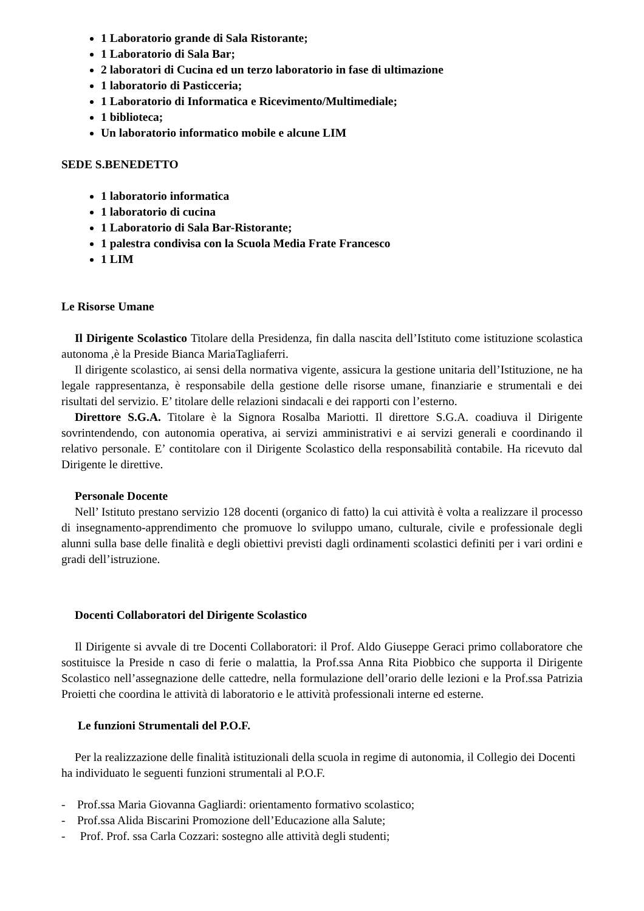1 Laboratorio grande di Sala Ristorante;
1 Laboratorio di Sala Bar;
2 laboratori di Cucina ed un terzo laboratorio in fase di ultimazione
1 laboratorio di Pasticceria;
1 Laboratorio di Informatica e Ricevimento/Multimediale;
1 biblioteca;
Un laboratorio informatico mobile e alcune LIM
SEDE S.BENEDETTO
1 laboratorio informatica
1 laboratorio di cucina
1 Laboratorio di Sala Bar-Ristorante;
1 palestra condivisa con la Scuola Media Frate Francesco
1 LIM
Le Risorse Umane
Il Dirigente Scolastico Titolare della Presidenza, fin dalla nascita dell’Istituto come istituzione scolastica autonoma ,è la Preside Bianca MariaTagliaferri.
Il dirigente scolastico, ai sensi della normativa vigente, assicura la gestione unitaria dell’Istituzione, ne ha legale rappresentanza, è responsabile della gestione delle risorse umane, finanziarie e strumentali e dei risultati del servizio. E’ titolare delle relazioni sindacali e dei rapporti con l’esterno.
Direttore S.G.A. Titolare è la Signora Rosalba Mariotti. Il direttore S.G.A. coadiuva il Dirigente sovrintendendo, con autonomia operativa, ai servizi amministrativi e ai servizi generali e coordinando il relativo personale. E’ contitolare con il Dirigente Scolastico della responsabilità contabile. Ha ricevuto dal Dirigente le direttive.
Personale Docente
Nell’ Istituto prestano servizio 128 docenti (organico di fatto) la cui attività è volta a realizzare il processo di insegnamento-apprendimento che promuove lo sviluppo umano, culturale, civile e professionale degli alunni sulla base delle finalità e degli obiettivi previsti dagli ordinamenti scolastici definiti per i vari ordini e gradi dell’istruzione.
Docenti Collaboratori del Dirigente Scolastico
Il Dirigente si avvale di tre Docenti Collaboratori: il Prof. Aldo Giuseppe Geraci primo collaboratore che sostituisce la Preside n caso di ferie o malattia, la Prof.ssa Anna Rita Piobbico che supporta il Dirigente Scolastico nell’assegnazione delle cattedre, nella formulazione dell’orario delle lezioni e la Prof.ssa Patrizia Proietti che coordina le attività di laboratorio e le attività professionali interne ed esterne.
Le funzioni Strumentali del P.O.F.
Per la realizzazione delle finalità istituzionali della scuola in regime di autonomia, il Collegio dei Docenti ha individuato le seguenti funzioni strumentali al P.O.F.
- Prof.ssa Maria Giovanna Gagliardi: orientamento formativo scolastico;
- Prof.ssa Alida Biscarini Promozione dell’Educazione alla Salute;
- Prof. Prof. ssa Carla Cozzari: sostegno alle attività degli studenti;